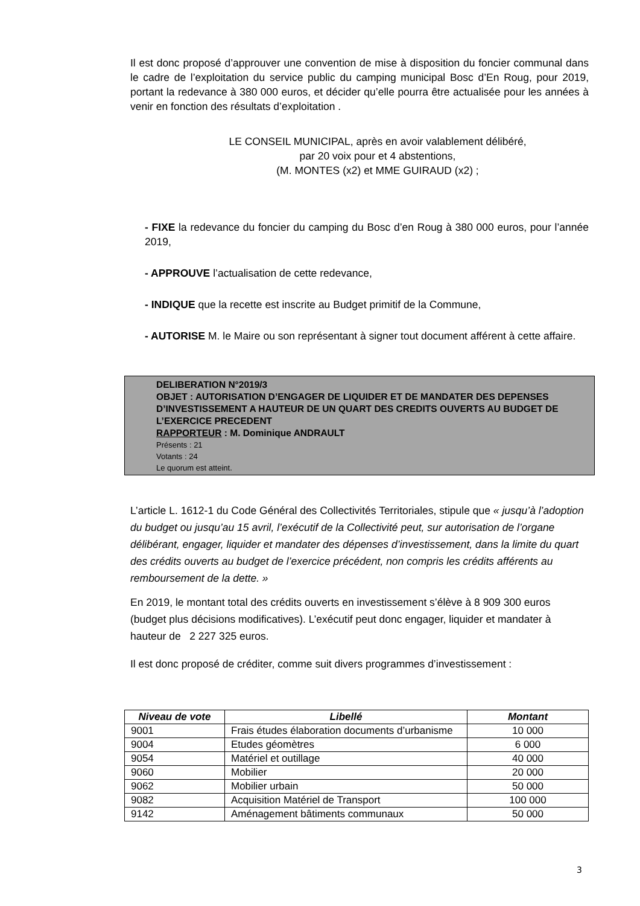Il est donc proposé d’approuver une convention de mise à disposition du foncier communal dans le cadre de l’exploitation du service public du camping municipal Bosc d’En Roug, pour 2019, portant la redevance à 380 000 euros, et décider qu’elle pourra être actualisée pour les années à venir en fonction des résultats d’exploitation .
LE CONSEIL MUNICIPAL, après en avoir valablement délibéré,
par 20 voix pour et 4 abstentions,
(M. MONTES (x2) et MME GUIRAUD (x2) ;
- FIXE la redevance du foncier du camping du Bosc d’en Roug à 380 000 euros, pour l’année 2019,
- APPROUVE l’actualisation de cette redevance,
- INDIQUE que la recette est inscrite au Budget primitif de la Commune,
- AUTORISE M. le Maire ou son représentant à signer tout document afférent à cette affaire.
DELIBERATION N°2019/3
OBJET : AUTORISATION D’ENGAGER DE LIQUIDER ET DE MANDATER DES DEPENSES D’INVESTISSEMENT A HAUTEUR DE UN QUART DES CREDITS OUVERTS AU BUDGET DE L’EXERCICE PRECEDENT
RAPPORTEUR : M. Dominique ANDRAULT
Présents : 21
Votants : 24
Le quorum est atteint.
L’article L. 1612-1 du Code Général des Collectivités Territoriales, stipule que « jusqu’à l’adoption du budget ou jusqu’au 15 avril, l’exécutif de la Collectivité peut, sur autorisation de l’organe délibérant, engager, liquider et mandater des dépenses d’investissement, dans la limite du quart des crédits ouverts au budget de l’exercice précédent, non compris les crédits afférents au remboursement de la dette. »
En 2019, le montant total des crédits ouverts en investissement s’élève à 8 909 300 euros (budget plus décisions modificatives). L’exécutif peut donc engager, liquider et mandater à hauteur de 2 227 325 euros.
Il est donc proposé de créditer, comme suit divers programmes d’investissement :
| Niveau de vote | Libellé | Montant |
| --- | --- | --- |
| 9001 | Frais études élaboration documents d’urbanisme | 10 000 |
| 9004 | Etudes géomètres | 6 000 |
| 9054 | Matériel et outillage | 40 000 |
| 9060 | Mobilier | 20 000 |
| 9062 | Mobilier urbain | 50 000 |
| 9082 | Acquisition Matériel de Transport | 100 000 |
| 9142 | Aménagement bâtiments communaux | 50 000 |
3